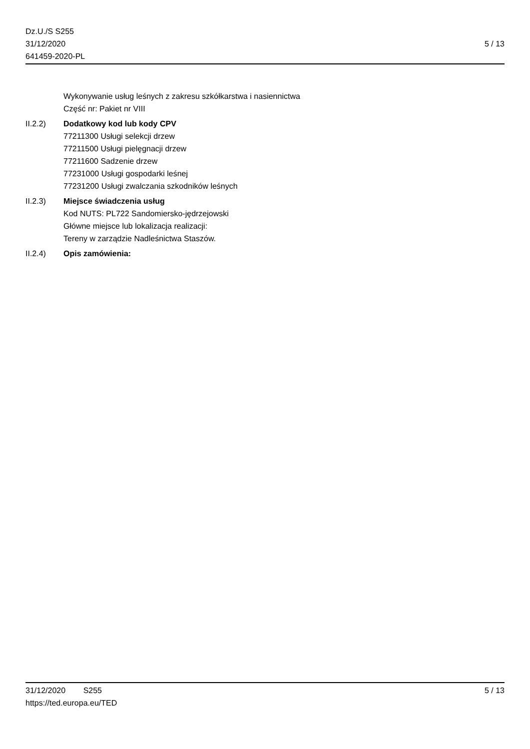Dz.U./S S255
31/12/2020
641459-2020-PL
5 / 13
Wykonywanie usług leśnych z zakresu szkółkarstwa i nasiennictwa
Część nr: Pakiet nr VIII
II.2.2) Dodatkowy kod lub kody CPV
77211300 Usługi selekcji drzew
77211500 Usługi pielęgnacji drzew
77211600 Sadzenie drzew
77231000 Usługi gospodarki leśnej
77231200 Usługi zwalczania szkodników leśnych
II.2.3) Miejsce świadczenia usług
Kod NUTS: PL722 Sandomiersko-jędrzejowski
Główne miejsce lub lokalizacja realizacji:
Tereny w zarządzie Nadleśnictwa Staszów.
II.2.4) Opis zamówienia:
31/12/2020 S255 5 / 13
https://ted.europa.eu/TED